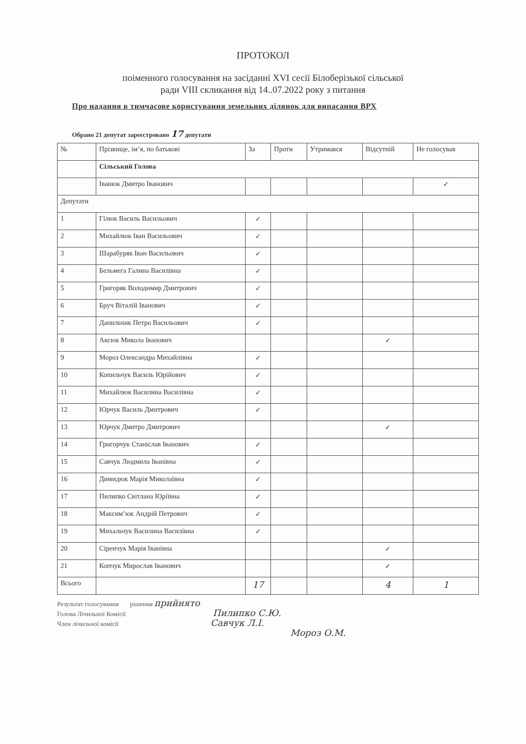ПРОТОКОЛ
поіменного голосування на засіданні XVI сесії Білоберізької сільської
ради VIII скликання від 14..07.2022 року з питання
Про надання в тимчасове користування земельних ділянок для випасання ВРХ
Обрано 21 депутат зареєстровано 17 депутати
| № | Прізвище, ім’я, по батькові | За | Проти | Утримався | Відсутній | Не голосував |
| --- | --- | --- | --- | --- | --- | --- |
| | Сільський Голова | | | | | |
| | Іванюк Дмитро Іванович | | | | | ✓ |
| Депутати | | | | | | |
| 1 | Гілюк Василь Васильович | ✓ | | | | |
| 2 | Михайлюк Іван Васильович | ✓ | | | | |
| 3 | Шарабуряк Іван Васильович | ✓ | | | | |
| 4 | Бельмега Галина Василівна | ✓ | | | | |
| 5 | Григоряк Володимир Дмитрович | ✓ | | | | |
| 6 | Бруч Віталій Іванович | ✓ | | | | |
| 7 | Данильчик Петро Васильович | ✓ | | | | |
| 8 | Аксюк Микола Іванович | | | | ✓ | |
| 9 | Мороз Олександра Михайлівна | ✓ | | | | |
| 10 | Копильчук Василь Юрійович | ✓ | | | | |
| 11 | Михайлюк Василина Василівна | ✓ | | | | |
| 12 | Юрчук Василь Дмитрович | ✓ | | | | |
| 13 | Юрчук Дмитро Дмитрович | | | | ✓ | |
| 14 | Григорчук Станіслав Іванович | ✓ | | | | |
| 15 | Савчук Людмила Іванівна | ✓ | | | | |
| 16 | Димидюк Марія Миколаївна | ✓ | | | | |
| 17 | Пилипко Світлана Юріївна | ✓ | | | | |
| 18 | Максим’юк Андрій Петрович | ✓ | | | | |
| 19 | Михальчук Василина Василівна | ✓ | | | | |
| 20 | Сіренчук Марія Іванівна | | | | ✓ | |
| 21 | Копчук Мирослав Іванович | | | | ✓ | |
| Всього | | 17 | | | 4 | 1 |
Результат голосування рішення прийнято
Голова Лічильної Комісії Пилипко С.Ю.
Член лічильної комісії Савчук Л.І.
Мороз О.М.